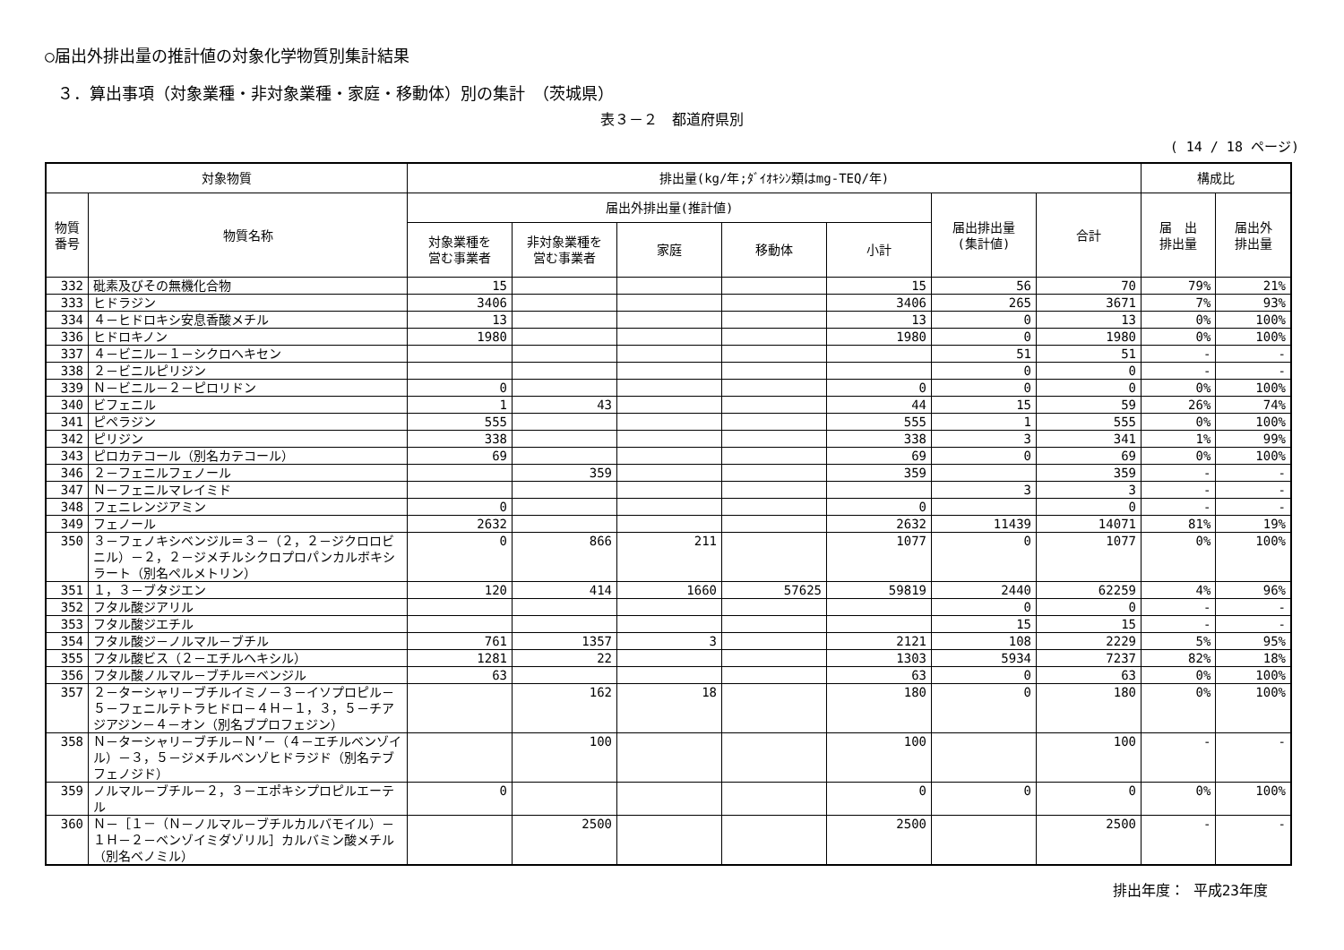○届出外排出量の推計値の対象化学物質別集計結果
３．算出事項（対象業種・非対象業種・家庭・移動体）別の集計　（茨城県）
表３－２　都道府県別
( 14 / 18 ページ)
| 対象物質 | | 排出量(kg/年;ﾀﾞｲｵｷｼﾝ類はmg-TEQ/年) | | | | | | | 構成比 | |
| --- | --- | --- | --- | --- | --- | --- | --- | --- | --- | --- |
| 物質 番号 | 物質名称 | 届出外排出量(推計値) | | | | | 届出排出量 (集計値) | 合計 | 届 出 排出量 | 届出外 排出量 |
| | | 対象業種を 営む事業者 | 非対象業種を 営む事業者 | 家庭 | 移動体 | 小計 | | | | |
| 332 | 砒素及びその無機化合物 | 15 | | | | 15 | 56 | 70 | 79% | 21% |
| 333 | ヒドラジン | 3406 | | | | 3406 | 265 | 3671 | 7% | 93% |
| 334 | ４－ヒドロキシ安息香酸メチル | 13 | | | | 13 | 0 | 13 | 0% | 100% |
| 336 | ヒドロキノン | 1980 | | | | 1980 | 0 | 1980 | 0% | 100% |
| 337 | ４－ビニル－１－シクロヘキセン | | | | | | 51 | 51 | - | - |
| 338 | ２－ビニルピリジン | | | | | | 0 | 0 | - | - |
| 339 | Ｎ－ビニル－２－ピロリドン | 0 | | | | 0 | 0 | 0 | 0% | 100% |
| 340 | ビフェニル | 1 | 43 | | | 44 | 15 | 59 | 26% | 74% |
| 341 | ピペラジン | 555 | | | | 555 | 1 | 555 | 0% | 100% |
| 342 | ピリジン | 338 | | | | 338 | 3 | 341 | 1% | 99% |
| 343 | ピロカテコール（別名カテコール） | 69 | | | | 69 | 0 | 69 | 0% | 100% |
| 346 | ２－フェニルフェノール | | 359 | | | 359 | | 359 | - | - |
| 347 | Ｎ－フェニルマレイミド | | | | | | 3 | 3 | - | - |
| 348 | フェニレンジアミン | 0 | | | | 0 | | 0 | - | - |
| 349 | フェノール | 2632 | | | | 2632 | 11439 | 14071 | 81% | 19% |
| 350 | ３－フェノキシベンジル＝３－（２，２－ジクロロビニル）－２，２－ジメチルシクロプロパンカルボキシラート（別名ペルメトリン） | 0 | 866 | 211 | | 1077 | 0 | 1077 | 0% | 100% |
| 351 | １，３－ブタジエン | 120 | 414 | 1660 | 57625 | 59819 | 2440 | 62259 | 4% | 96% |
| 352 | フタル酸ジアリル | | | | | | 0 | 0 | - | - |
| 353 | フタル酸ジエチル | | | | | | 15 | 15 | - | - |
| 354 | フタル酸ジ－ノルマル－ブチル | 761 | 1357 | 3 | | 2121 | 108 | 2229 | 5% | 95% |
| 355 | フタル酸ビス（２－エチルヘキシル） | 1281 | 22 | | | 1303 | 5934 | 7237 | 82% | 18% |
| 356 | フタル酸ノルマル－ブチル＝ベンジル | 63 | | | | 63 | 0 | 63 | 0% | 100% |
| 357 | ２－ターシャリ－ブチルイミノ－３－イソプロピル－５－フェニルテトラヒドロ－４Ｈ－１，３，５－チアジアジン－４－オン（別名ブプロフェジン） | | 162 | 18 | | 180 | 0 | 180 | 0% | 100% |
| 358 | Ｎ－ターシャリ－ブチル－Ｎ’－（４－エチルベンゾイル）－３，５－ジメチルベンゾヒドラジド（別名テブフェノジド） | | 100 | | | 100 | | 100 | - | - |
| 359 | ノルマル－ブチル－２，３－エポキシプロピルエーテル | 0 | | | | 0 | 0 | 0 | 0% | 100% |
| 360 | Ｎ－［１－（Ｎ－ノルマル－ブチルカルバモイル）－１Ｈ－２－ベンゾイミダゾリル］カルバミン酸メチル（別名ベノミル） | | 2500 | | | 2500 | | 2500 | - | - |
排出年度： 平成23年度